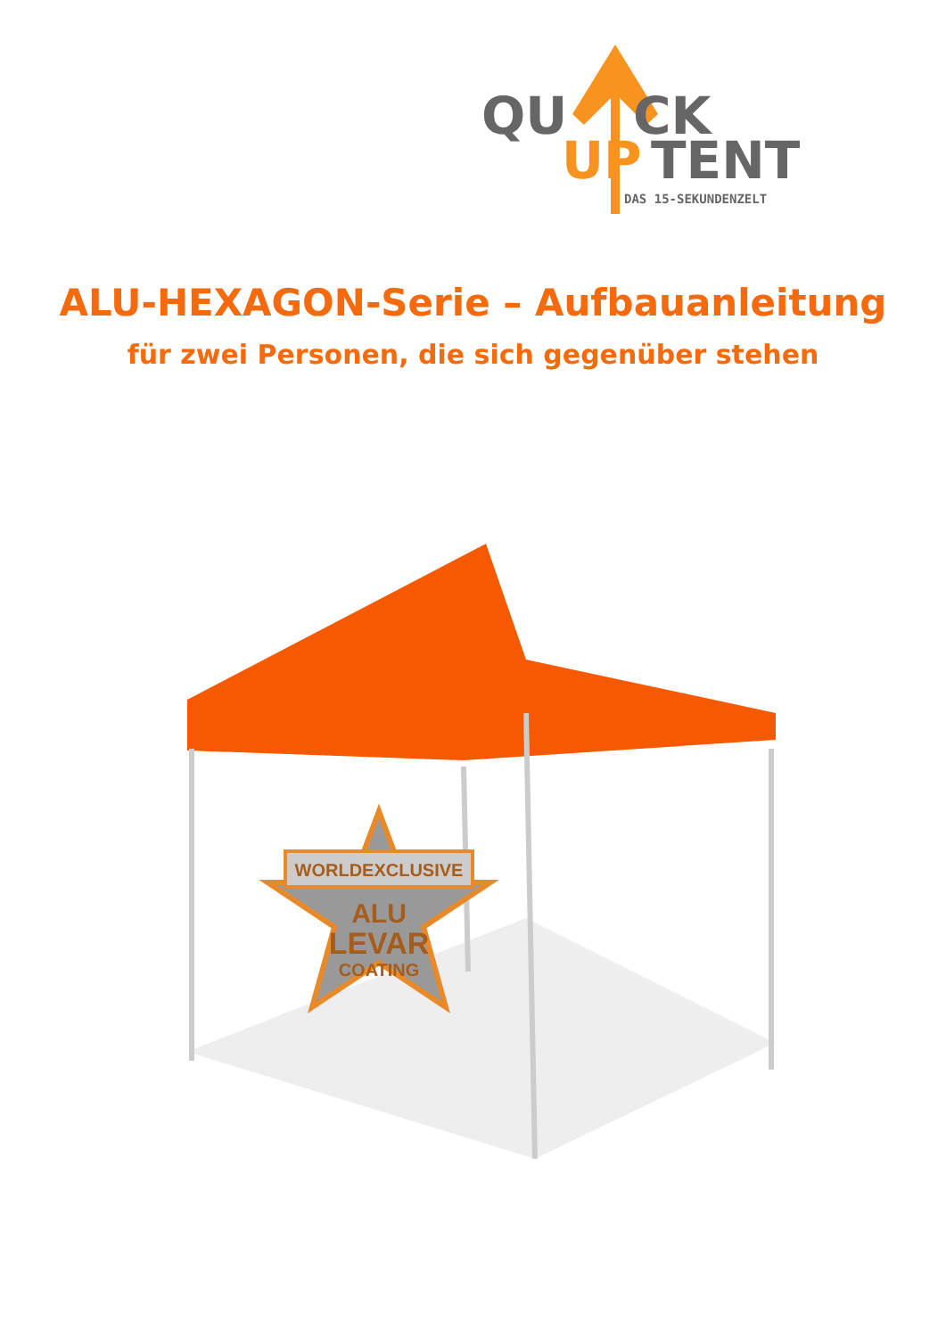QU
CK
UP
TENT
DAS 15-SEKUNDENZELT
ALU-HEXAGON-Serie – Aufbauanleitung
für zwei Personen, die sich gegenüber stehen
WORLDEXCLUSIVE
ALU
LEVAR
COATING